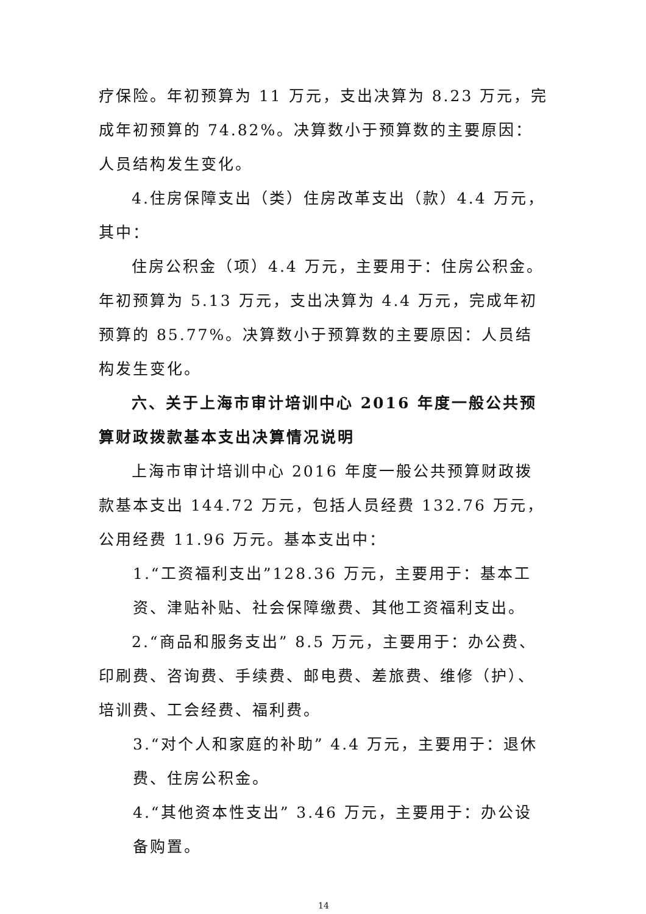疗保险。年初预算为 11 万元，支出决算为 8.23 万元，完成年初预算的 74.82%。决算数小于预算数的主要原因：人员结构发生变化。
4.住房保障支出（类）住房改革支出（款）4.4 万元，其中：
住房公积金（项）4.4 万元，主要用于：住房公积金。年初预算为 5.13 万元，支出决算为 4.4 万元，完成年初预算的 85.77%。决算数小于预算数的主要原因：人员结构发生变化。
六、关于上海市审计培训中心 2016 年度一般公共预算财政拨款基本支出决算情况说明
上海市审计培训中心 2016 年度一般公共预算财政拨款基本支出 144.72 万元，包括人员经费 132.76 万元，公用经费 11.96 万元。基本支出中：
1.“工资福利支出”128.36 万元，主要用于：基本工资、津贴补贴、社会保障缴费、其他工资福利支出。
2.“商品和服务支出” 8.5 万元，主要用于：办公费、印刷费、咨询费、手续费、邮电费、差旅费、维修（护）、培训费、工会经费、福利费。
3.“对个人和家庭的补助” 4.4 万元，主要用于：退休费、住房公积金。
4.“其他资本性支出” 3.46 万元，主要用于：办公设备购置。
14